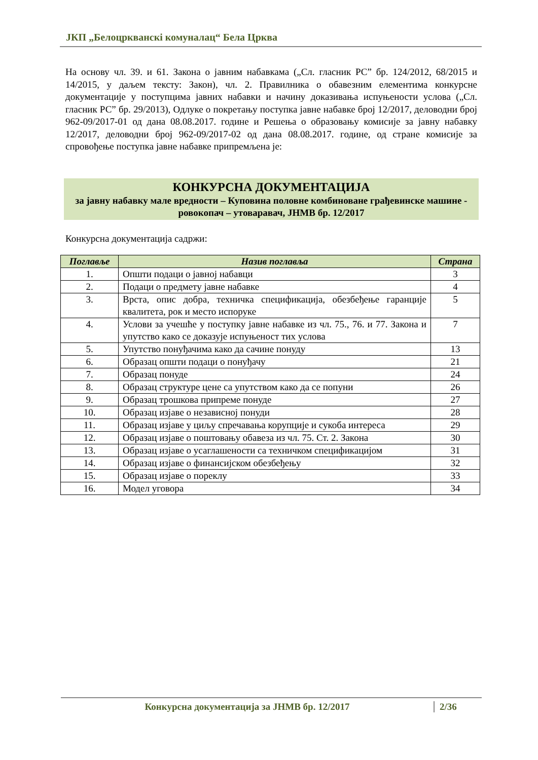ЈКП „Белоцркванскi комуналац“ Бела Црква
На основу чл. 39. и 61. Закона о јавним набавкама („Сл. гласник РС” бр. 124/2012, 68/2015 и 14/2015, у даљем тексту: Закон), чл. 2. Правилника о обавезним елементима конкурсне документације у поступцима јавних набавки и начину доказивања испуњености услова („Сл. гласник РС” бр. 29/2013), Одлуке о покретању поступка јавне набавке број 12/2017, деловодни број 962-09/2017-01 од дана 08.08.2017. године и Решења о образовању комисије за јавну набавку 12/2017, деловодни број 962-09/2017-02 од дана 08.08.2017. године, од стране комисије за спровођење поступка јавне набавке припремљена је:
КОНКУРСНА ДОКУМЕНТАЦИЈА
за јавну набавку мале вредности – Куповина половне комбиноване грађевинске машине - ровокопач – утоварaвач, ЈНМВ бр. 12/2017
Конкурсна документација садржи:
| Поглавље | Назив поглавља | Страна |
| --- | --- | --- |
| 1. | Општи подаци о јавној набавци | 3 |
| 2. | Подаци о предмету јавне набавке | 4 |
| 3. | Врста, опис добра, техничка спецификација, обезбеђење гаранције квалитета, рок и место испоруке | 5 |
| 4. | Услови за учешће у поступку јавне набавке из чл. 75., 76. и 77. Закона и упутство како се доказује испуњеност тих услова | 7 |
| 5. | Упутство понуђачима како да сачине понуду | 13 |
| 6. | Образац општи подаци о понуђачу | 21 |
| 7. | Образац понуде | 24 |
| 8. | Образац структуре цене са упутством како да се попуни | 26 |
| 9. | Образац трошкова припреме понуде | 27 |
| 10. | Образац изјаве о независној понуди | 28 |
| 11. | Образац изјаве у циљу спречавања корупције и сукоба интереса | 29 |
| 12. | Образац изјаве о поштовању обавеза из чл. 75. Ст. 2. Закона | 30 |
| 13. | Образац изјаве о усаглашености са техничком спецификацијом | 31 |
| 14. | Образац изјаве о финансијском обезбеђењу | 32 |
| 15. | Образац изјаве о пореклу | 33 |
| 16. | Модел уговора | 34 |
Конкурсна документација за ЈНМВ бр. 12/2017 2/36